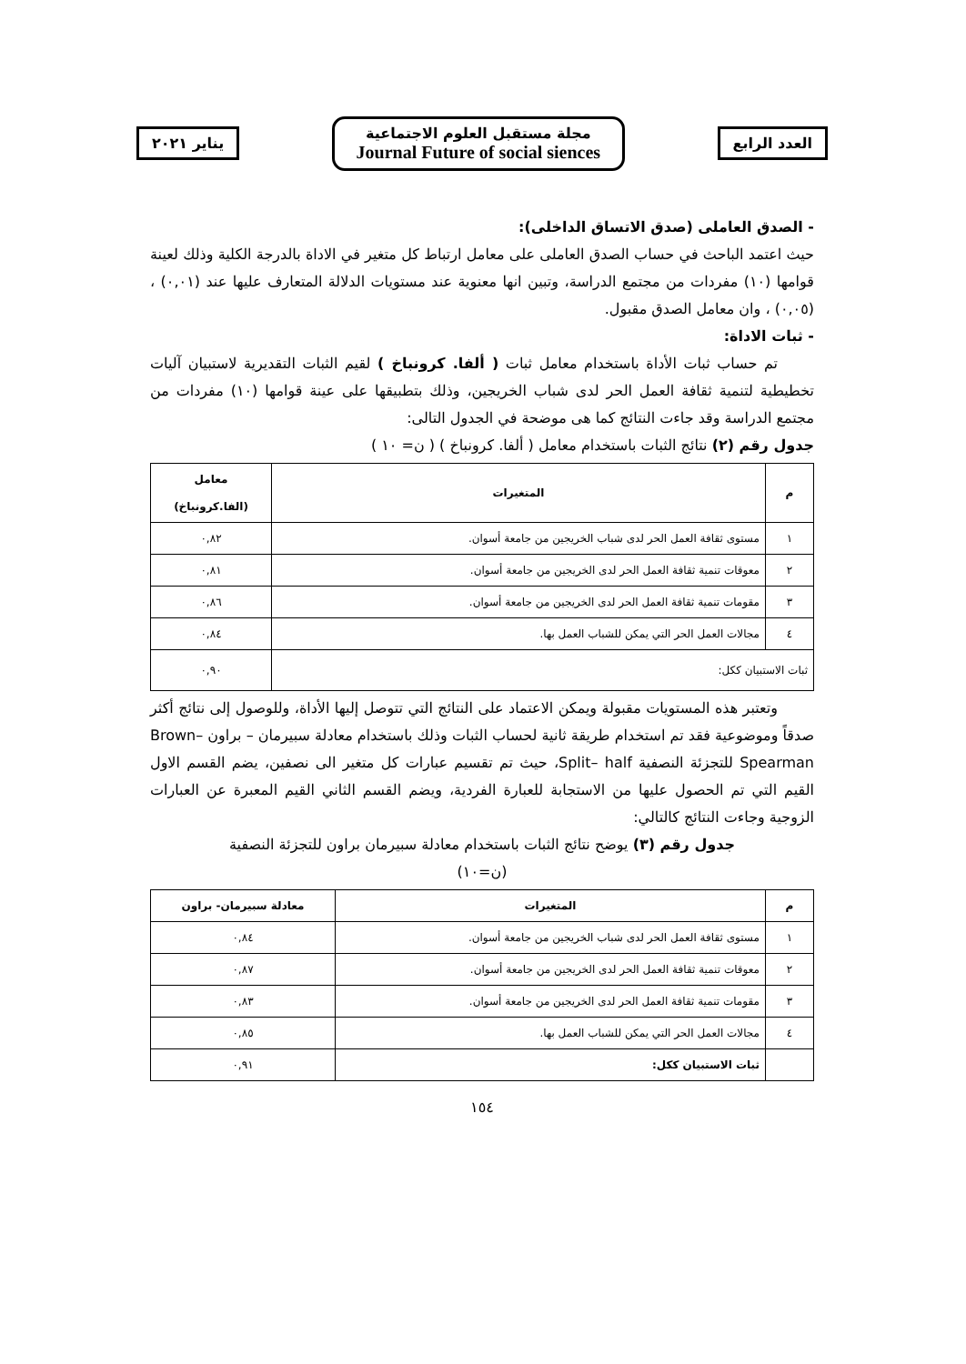العدد الرابع
مجلة مستقبل العلوم الاجتماعية
Journal Future of social siences
يناير ٢٠٢١
- الصدق العاملى (صدق الاتساق الداخلى):
حيث اعتمد الباحث في حساب الصدق العاملى على معامل ارتباط كل متغير في الاداة بالدرجة الكلية وذلك لعينة قوامها (١٠) مفردات من مجتمع الدراسة، وتبين انها معنوية عند مستويات الدلالة المتعارف عليها عند (٠,٠١) ، (٠,٠٥) ، وان معامل الصدق مقبول.
- ثبات الاداة:
تم حساب ثبات الأداة باستخدام معامل ثبات ( ألفا. كرونباخ ) لقيم الثبات التقديرية لاستبيان آليات تخطيطية لتنمية ثقافة العمل الحر لدى شباب الخريجين، وذلك بتطبيقها على عينة قوامها (١٠) مفردات من مجتمع الدراسة وقد جاءت النتائج كما هى موضحة في الجدول التالى:
جدول رقم (٢) نتائج الثبات باستخدام معامل ( ألفا. كرونباخ ) ( ن= ١٠ )
| م | المتغيرات | معامل (الفا.كرونباخ) |
| --- | --- | --- |
| ١ | مستوى ثقافة العمل الحر لدى شباب الخريجين من جامعة أسوان. | ٠,٨٢ |
| ٢ | معوقات تنمية ثقافة العمل الحر لدى الخريجين من جامعة أسوان. | ٠,٨١ |
| ٣ | مقومات تنمية ثقافة العمل الحر لدى الخريجين من جامعة أسوان. | ٠,٨٦ |
| ٤ | مجالات العمل الحر التي يمكن للشباب العمل بها. | ٠,٨٤ |
| ثبات الاستبيان ككل: | | ٠,٩٠ |
وتعتبر هذه المستويات مقبولة ويمكن الاعتماد على النتائج التي تتوصل إليها الأداة، وللوصول إلى نتائج أكثر صدقاً وموضوعية فقد تم استخدام طريقة ثانية لحساب الثبات وذلك باستخدام معادلة سبيرمان – براون Brown– Spearman للتجزئة النصفية Split– half، حيث تم تقسيم عبارات كل متغير الى نصفين، يضم القسم الاول القيم التي تم الحصول عليها من الاستجابة للعبارة الفردية، ويضم القسم الثاني القيم المعبرة عن العبارات الزوجية وجاءت النتائج كالتالي:
جدول رقم (٣) يوضح نتائج الثبات باستخدام معادلة سبيرمان براون للتجزئة النصفية
(ن=١٠)
| م | المتغيرات | معادلة سبيرمان- براون |
| --- | --- | --- |
| ١ | مستوى ثقافة العمل الحر لدى شباب الخريجين من جامعة أسوان. | ٠,٨٤ |
| ٢ | معوقات تنمية ثقافة العمل الحر لدى الخريجين من جامعة أسوان. | ٠,٨٧ |
| ٣ | مقومات تنمية ثقافة العمل الحر لدى الخريجين من جامعة أسوان. | ٠,٨٣ |
| ٤ | مجالات العمل الحر التي يمكن للشباب العمل بها. | ٠,٨٥ |
| | ثبات الاستبيان ككل: | ٠,٩١ |
١٥٤